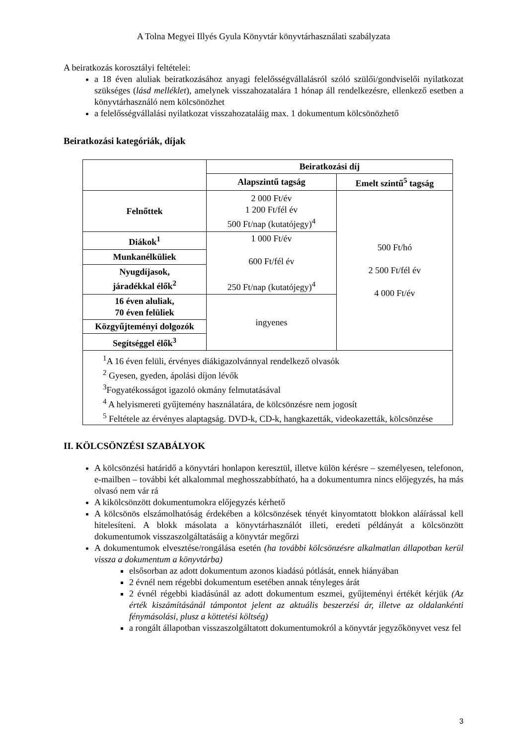A Tolna Megyei Illyés Gyula Könyvtár könyvtárhasználati szabályzata
A beiratkozás korosztályi feltételei:
a 18 éven aluliak beiratkozásához anyagi felelősségvállalásról szóló szülői/gondviselői nyilatkozat szükséges (lásd melléklet), amelynek visszahozatalára 1 hónap áll rendelkezésre, ellenkező esetben a könyvtárhasználó nem kölcsönözhet
a felelősségvállalási nyilatkozat visszahozataláig max. 1 dokumentum kölcsönözhető
Beiratkozási kategóriák, díjak
| | Beiratkozási díj | |
| | Alapszintű tagság | Emelt szintű<sup>5</sup> tagság |
| Felnőttek | 2 000 Ft/év 1 200 Ft/fél év 500 Ft/nap (kutatójegy)<sup>4</sup> | 500 Ft/hó 2 500 Ft/fél év 4 000 Ft/év |
| Diákok<sup>1</sup> | 1 000 Ft/év 600 Ft/fél év 250 Ft/nap (kutatójegy)<sup>4</sup> | |
| Munkanélküliek | | |
| Nyugdíjasok, járadékkal élők<sup>2</sup> | | |
| 16 éven aluliak, 70 éven felüliek | ingyenes | |
| Közgyűjteményi dolgozók | | |
| Segítséggel élők<sup>3</sup> | | |
| <sup>1</sup> A 16 éven felüli, érvényes diákigazolvánnyal rendelkező olvasók <sup>2</sup> Gyesen, gyeden, ápolási díjon lévők <sup>3</sup> Fogyatékosságot igazoló okmány felmutatásával <sup>4</sup> A helyismereti gyűjtemény használatára, de kölcsönzésre nem jogosít <sup>5</sup> Feltétele az érvényes alaptagság. DVD-k, CD-k, hangkazetták, videokazetták, kölcsönzése | | |
II. KÖLCSÖNZÉSI SZABÁLYOK
A kölcsönzési határidő a könyvtári honlapon keresztül, illetve külön kérésre – személyesen, telefonon, e-mailben – további két alkalommal meghosszabbítható, ha a dokumentumra nincs előjegyzés, ha más olvasó nem vár rá
A kikölcsönzött dokumentumokra előjegyzés kérhető
A kölcsönös elszámolhatóság érdekében a kölcsönzések tényét kinyomtatott blokkon aláírással kell hitelesíteni. A blokk másolata a könyvtárhasználót illeti, eredeti példányát a kölcsönzött dokumentumok visszaszolgáltatásáig a könyvtár megőrzi
A dokumentumok elvesztése/rongálása esetén (ha további kölcsönzésre alkalmatlan állapotban kerül vissza a dokumentum a könyvtárba)
elsősorban az adott dokumentum azonos kiadású pótlását, ennek hiányában
2 évnél nem régebbi dokumentum esetében annak tényleges árát
2 évnél régebbi kiadásúnál az adott dokumentum eszmei, gyűjteményi értékét kérjük (Az érték kiszámításánál támpontot jelent az aktuális beszerzési ár, illetve az oldalankénti fénymásolási, plusz a köttetési költség)
a rongált állapotban visszaszolgáltatott dokumentumokról a könyvtár jegyzőkönyvet vesz fel
3